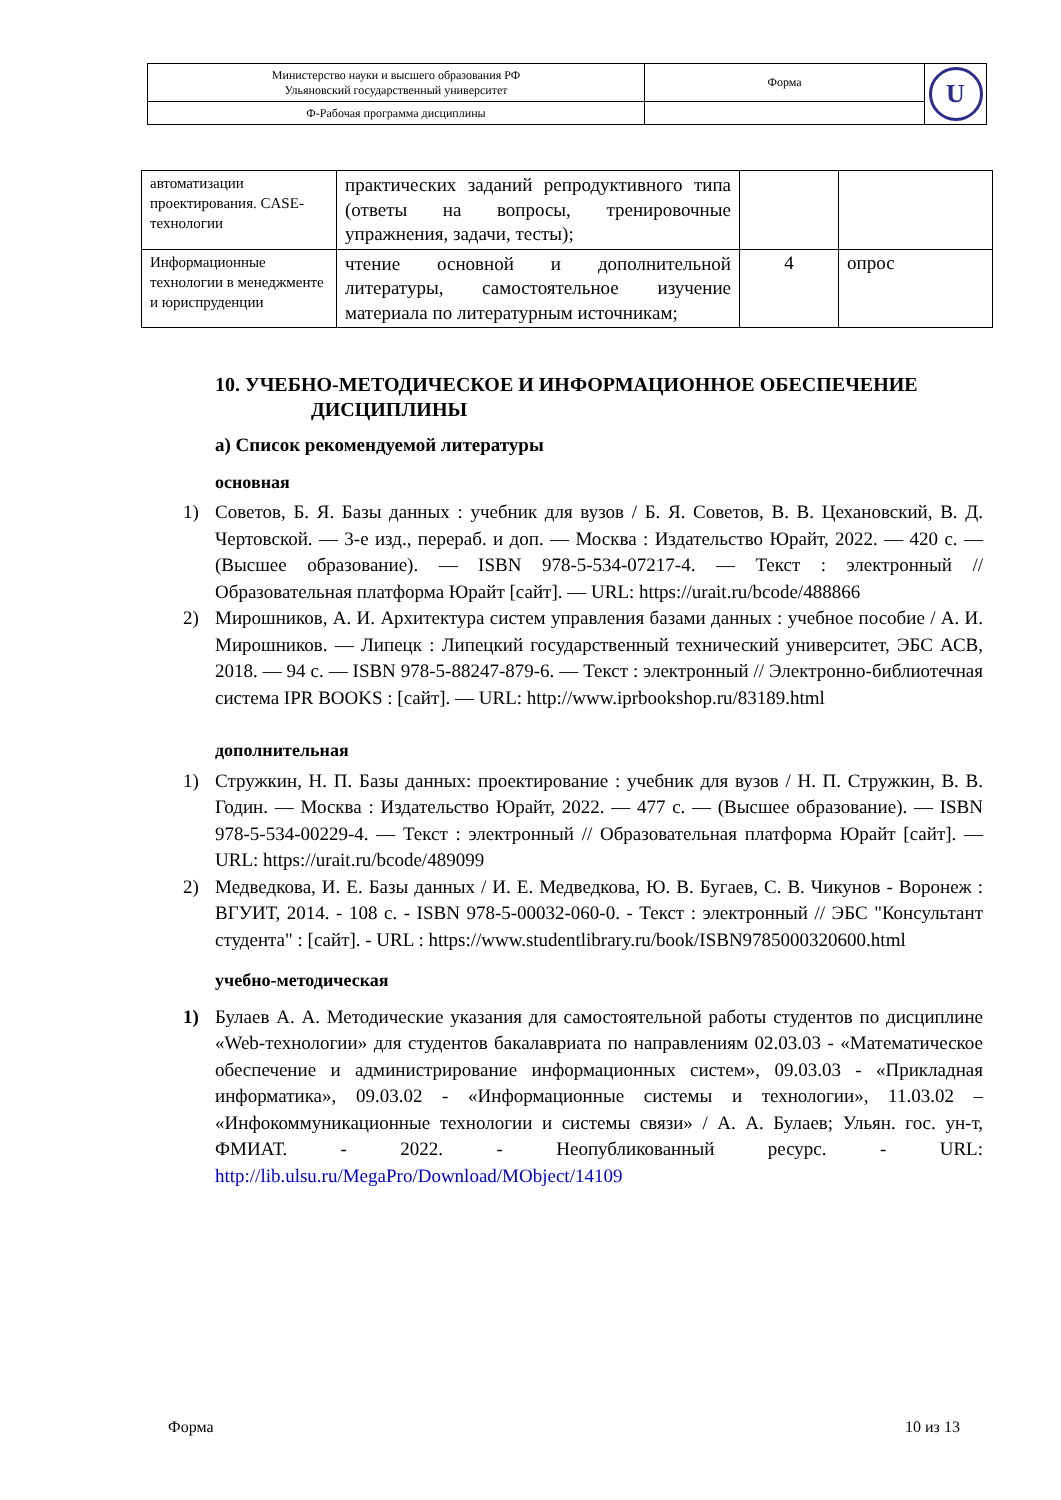| Министерство науки и высшего образования РФ Ульяновский государственный университет | Форма | U |
| Ф-Рабочая программа дисциплины | | |
| автоматизации проектирования. CASE-технологии | практических заданий репродуктивного типа (ответы на вопросы, тренировочные упражнения, задачи, тесты); | | |
| Информационные технологии в менеджменте и юриспруденции | чтение основной и дополнительной литературы, самостоятельное изучение материала по литературным источникам; | 4 | опрос |
10. УЧЕБНО-МЕТОДИЧЕСКОЕ И ИНФОРМАЦИОННОЕ ОБЕСПЕЧЕНИЕ
ДИСЦИПЛИНЫ
а) Список рекомендуемой литературы
основная
1) Советов, Б. Я. Базы данных : учебник для вузов / Б. Я. Советов, В. В. Цехановский, В. Д. Чертовской. — 3-е изд., перераб. и доп. — Москва : Издательство Юрайт, 2022. — 420 с. — (Высшее образование). — ISBN 978-5-534-07217-4. — Текст : электронный // Образовательная платформа Юрайт [сайт]. — URL: https://urait.ru/bcode/488866
2) Мирошников, А. И. Архитектура систем управления базами данных : учебное пособие / А. И. Мирошников. — Липецк : Липецкий государственный технический университет, ЭБС АСВ, 2018. — 94 c. — ISBN 978-5-88247-879-6. — Текст : электронный // Электронно-библиотечная система IPR BOOKS : [сайт]. — URL: http://www.iprbookshop.ru/83189.html
дополнительная
1) Стружкин, Н. П. Базы данных: проектирование : учебник для вузов / Н. П. Стружкин, В. В. Годин. — Москва : Издательство Юрайт, 2022. — 477 с. — (Высшее образование). — ISBN 978-5-534-00229-4. — Текст : электронный // Образовательная платформа Юрайт [сайт]. — URL: https://urait.ru/bcode/489099
2) Медведкова, И. Е. Базы данных / И. Е. Медведкова, Ю. В. Бугаев, С. В. Чикунов - Воронеж : ВГУИТ, 2014. - 108 с. - ISBN 978-5-00032-060-0. - Текст : электронный // ЭБС "Консультант студента" : [сайт]. - URL : https://www.studentlibrary.ru/book/ISBN9785000320600.html
учебно-методическая
1) Булаев А. А. Методические указания для самостоятельной работы студентов по дисциплине «Web-технологии» для студентов бакалавриата по направлениям 02.03.03 - «Математическое обеспечение и администрирование информационных систем», 09.03.03 - «Прикладная информатика», 09.03.02 - «Информационные системы и технологии», 11.03.02 – «Инфокоммуникационные технологии и системы связи» / А. А. Булаев; Ульян. гос. ун-т, ФМИАТ. - 2022. - Неопубликованный ресурс. - URL: http://lib.ulsu.ru/MegaPro/Download/MObject/14109
Форма 10 из 13